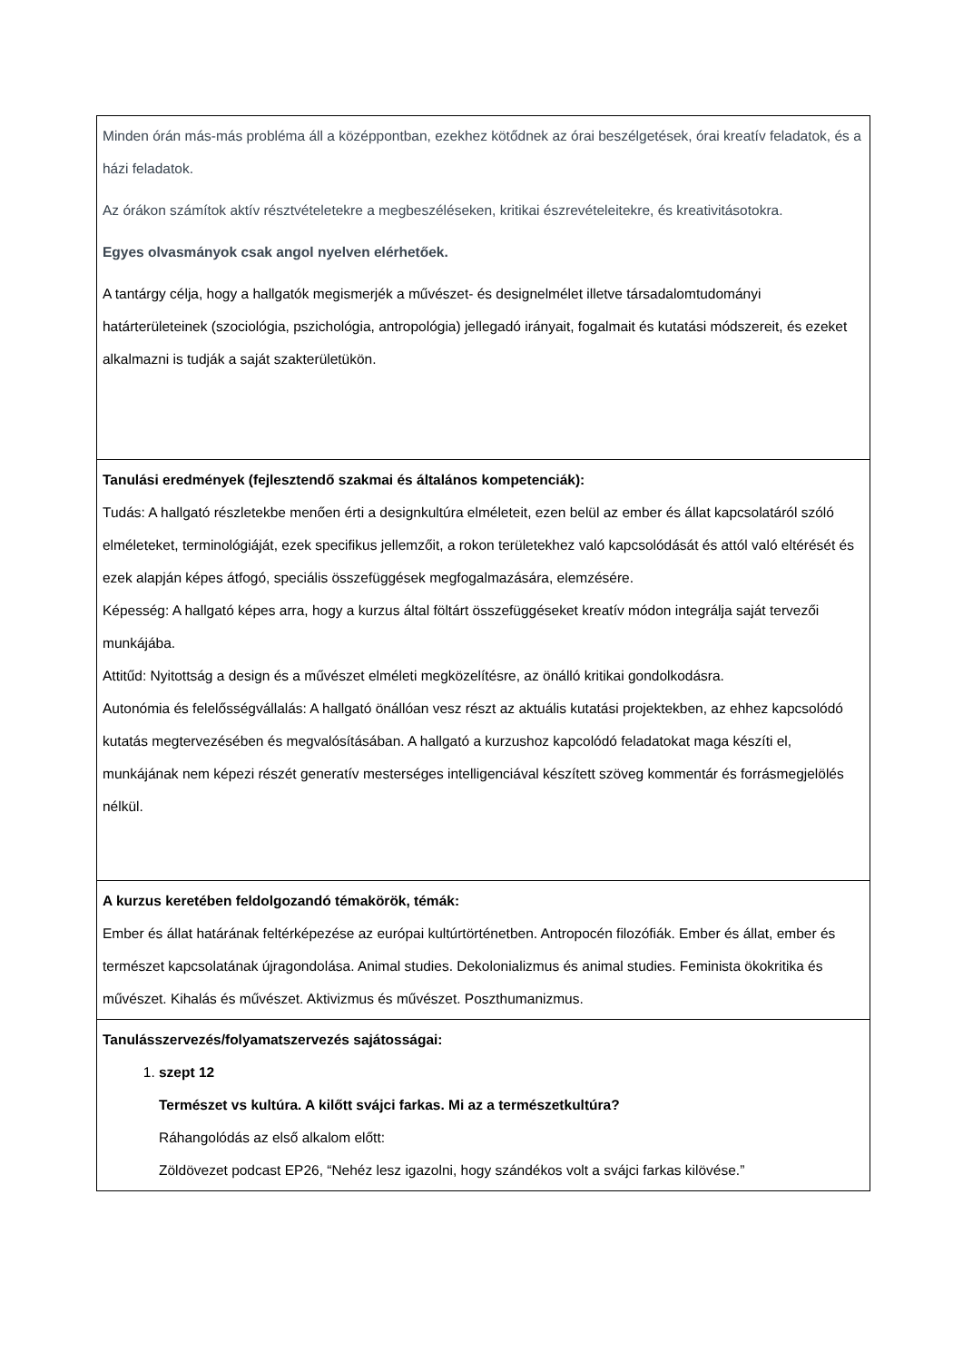| Minden órán más-más probléma áll a középpontban, ezekhez kötődnek az órai beszélgetések, órai kreatív feladatok, és a házi feladatok. Az órákon számítok aktív résztvételetekre a megbeszéléseken, kritikai észrevételeitekre, és kreativitásotokra. Egyes olvasmányok csak angol nyelven elérhetőek. A tantárgy célja, hogy a hallgatók megismerjék a művészet- és designelmélet illetve társadalomtudományi határterületeinek (szociológia, pszichológia, antropológia) jellegadó irányait, fogalmait és kutatási módszereit, és ezeket alkalmazni is tudják a saját szakterületükön. |
| Tanulási eredmények (fejlesztendő szakmai és általános kompetenciák): Tudás: A hallgató részletekbe menően érti a designkultúra elméleteit, ezen belül az ember és állat kapcsolatáról szóló elméleteket, terminológiáját, ezek specifikus jellemzőit, a rokon területekhez való kapcsolódását és attól való eltérését és ezek alapján képes átfogó, speciális összefüggések megfogalmazására, elemzésére. Képesség: A hallgató képes arra, hogy a kurzus által föltárt összefüggéseket kreatív módon integrálja saját tervezői munkájába. Attitűd: Nyitottság a design és a művészet elméleti megközelítésre, az önálló kritikai gondolkodásra. Autonómia és felelősségvállalás: A hallgató önállóan vesz részt az aktuális kutatási projektekben, az ehhez kapcsolódó kutatás megtervezésében és megvalósításában. A hallgató a kurzushoz kapcolódó feladatokat maga készíti el, munkájának nem képezi részét generatív mesterséges intelligenciával készített szöveg kommentár és forrásmegjelölés nélkül. |
| A kurzus keretében feldolgozandó témakörök, témák: Ember és állat határának feltérképezése az európai kultúrtörténetben. Antropocén filozófiák. Ember és állat, ember és természet kapcsolatának újragondolása. Animal studies. Dekolonializmus és animal studies. Feminista ökokritika és művészet. Kihalás és művészet. Aktivizmus és művészet. Poszthumanizmus. |
| Tanulásszervezés/folyamatszervezés sajátosságai: 1. szept 12 Természet vs kultúra. A kilőtt svájci farkas. Mi az a természetkultúra? Ráhangolódás az első alkalom előtt: Zöldövezet podcast EP26, “Nehéz lesz igazolni, hogy szándékos volt a svájci farkas kilövése.” |